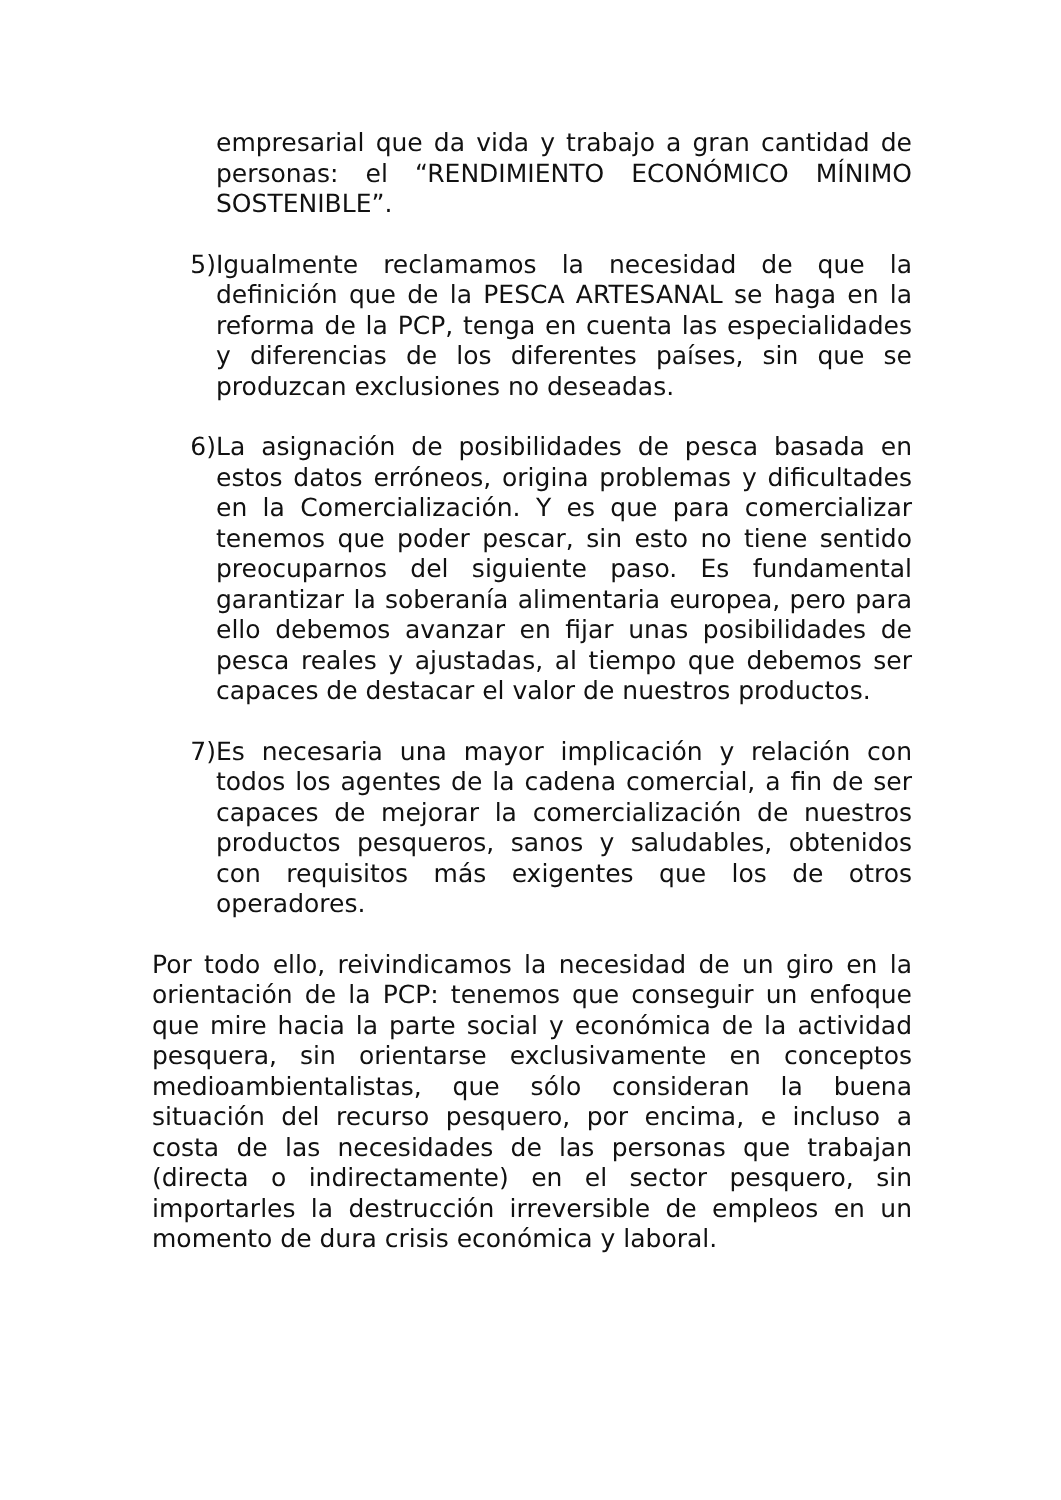empresarial que da vida y trabajo a gran cantidad de personas: el “RENDIMIENTO ECONÓMICO MÍNIMO SOSTENIBLE”.
5) Igualmente reclamamos la necesidad de que la definición que de la PESCA ARTESANAL se haga en la reforma de la PCP, tenga en cuenta las especialidades y diferencias de los diferentes países, sin que se produzcan exclusiones no deseadas.
6) La asignación de posibilidades de pesca basada en estos datos erróneos, origina problemas y dificultades en la Comercialización. Y es que para comercializar tenemos que poder pescar, sin esto no tiene sentido preocuparnos del siguiente paso. Es fundamental garantizar la soberanía alimentaria europea, pero para ello debemos avanzar en fijar unas posibilidades de pesca reales y ajustadas, al tiempo que debemos ser capaces de destacar el valor de nuestros productos.
7) Es necesaria una mayor implicación y relación con todos los agentes de la cadena comercial, a fin de ser capaces de mejorar la comercialización de nuestros productos pesqueros, sanos y saludables, obtenidos con requisitos más exigentes que los de otros operadores.
Por todo ello, reivindicamos la necesidad de un giro en la orientación de la PCP: tenemos que conseguir un enfoque que mire hacia la parte social y económica de la actividad pesquera, sin orientarse exclusivamente en conceptos medioambientalistas, que sólo consideran la buena situación del recurso pesquero, por encima, e incluso a costa de las necesidades de las personas que trabajan (directa o indirectamente) en el sector pesquero, sin importarles la destrucción irreversible de empleos en un momento de dura crisis económica y laboral.